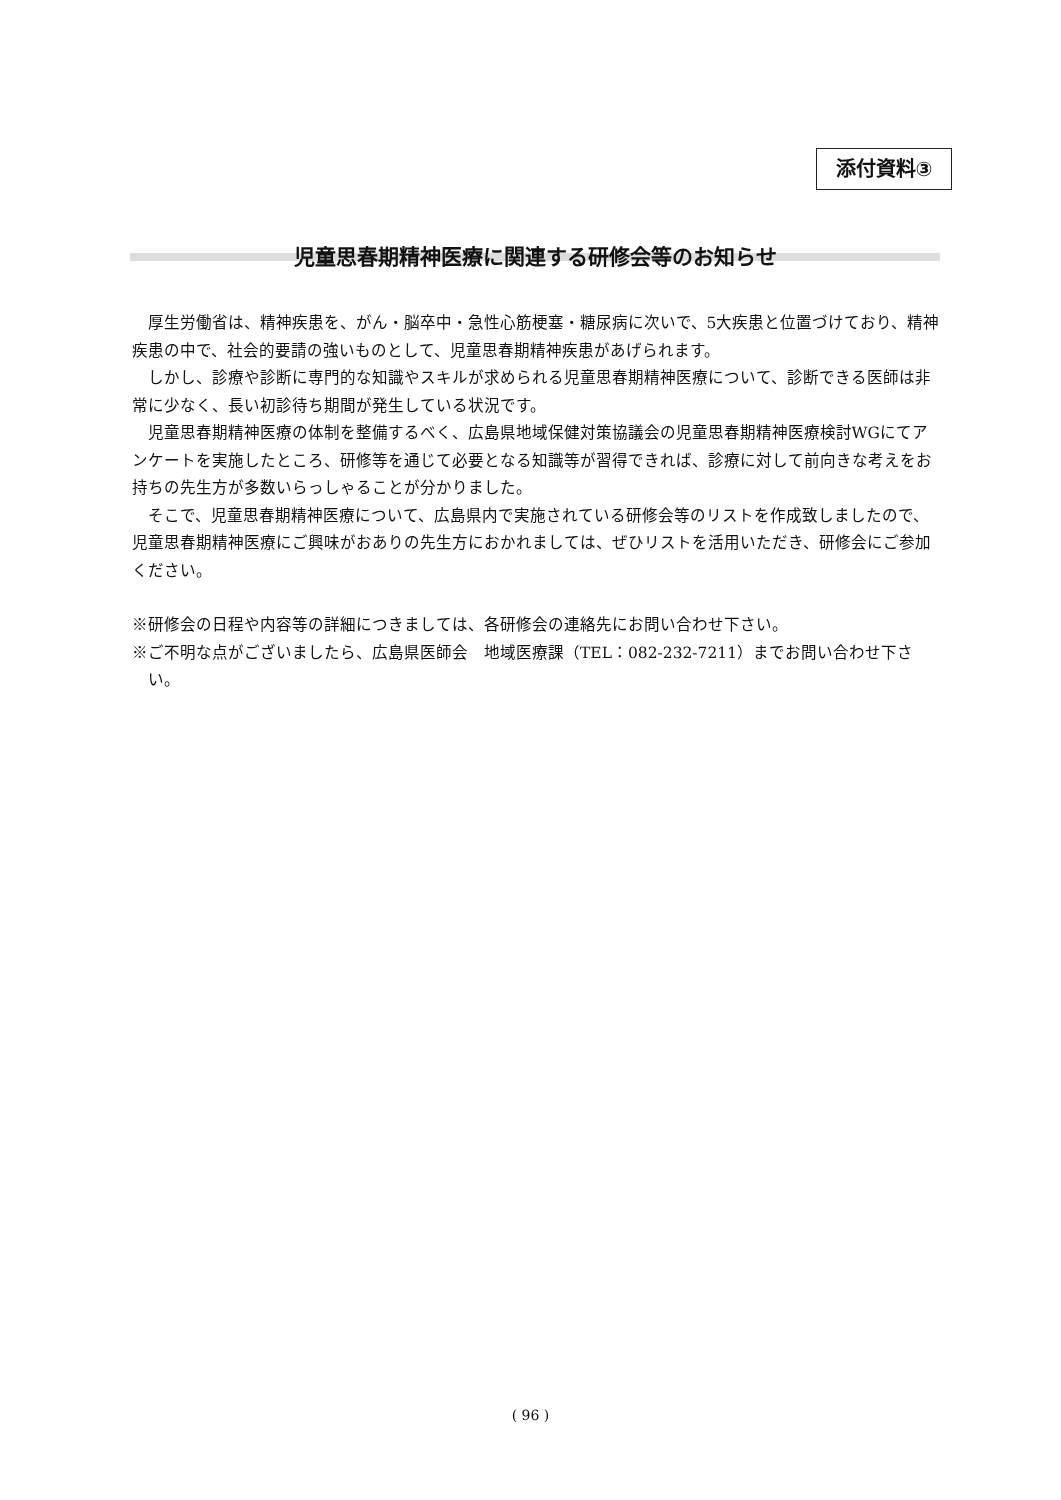添付資料③
児童思春期精神医療に関連する研修会等のお知らせ
厚生労働省は、精神疾患を、がん・脳卒中・急性心筋梗塞・糖尿病に次いで、5大疾患と位置づけており、精神疾患の中で、社会的要請の強いものとして、児童思春期精神疾患があげられます。
しかし、診療や診断に専門的な知識やスキルが求められる児童思春期精神医療について、診断できる医師は非常に少なく、長い初診待ち期間が発生している状況です。
児童思春期精神医療の体制を整備するべく、広島県地域保健対策協議会の児童思春期精神医療検討WGにてアンケートを実施したところ、研修等を通じて必要となる知識等が習得できれば、診療に対して前向きな考えをお持ちの先生方が多数いらっしゃることが分かりました。
そこで、児童思春期精神医療について、広島県内で実施されている研修会等のリストを作成致しましたので、児童思春期精神医療にご興味がおありの先生方におかれましては、ぜひリストを活用いただき、研修会にご参加ください。
※研修会の日程や内容等の詳細につきましては、各研修会の連絡先にお問い合わせ下さい。
※ご不明な点がございましたら、広島県医師会　地域医療課（TEL：082-232-7211）までお問い合わせ下さい。
( 96 )